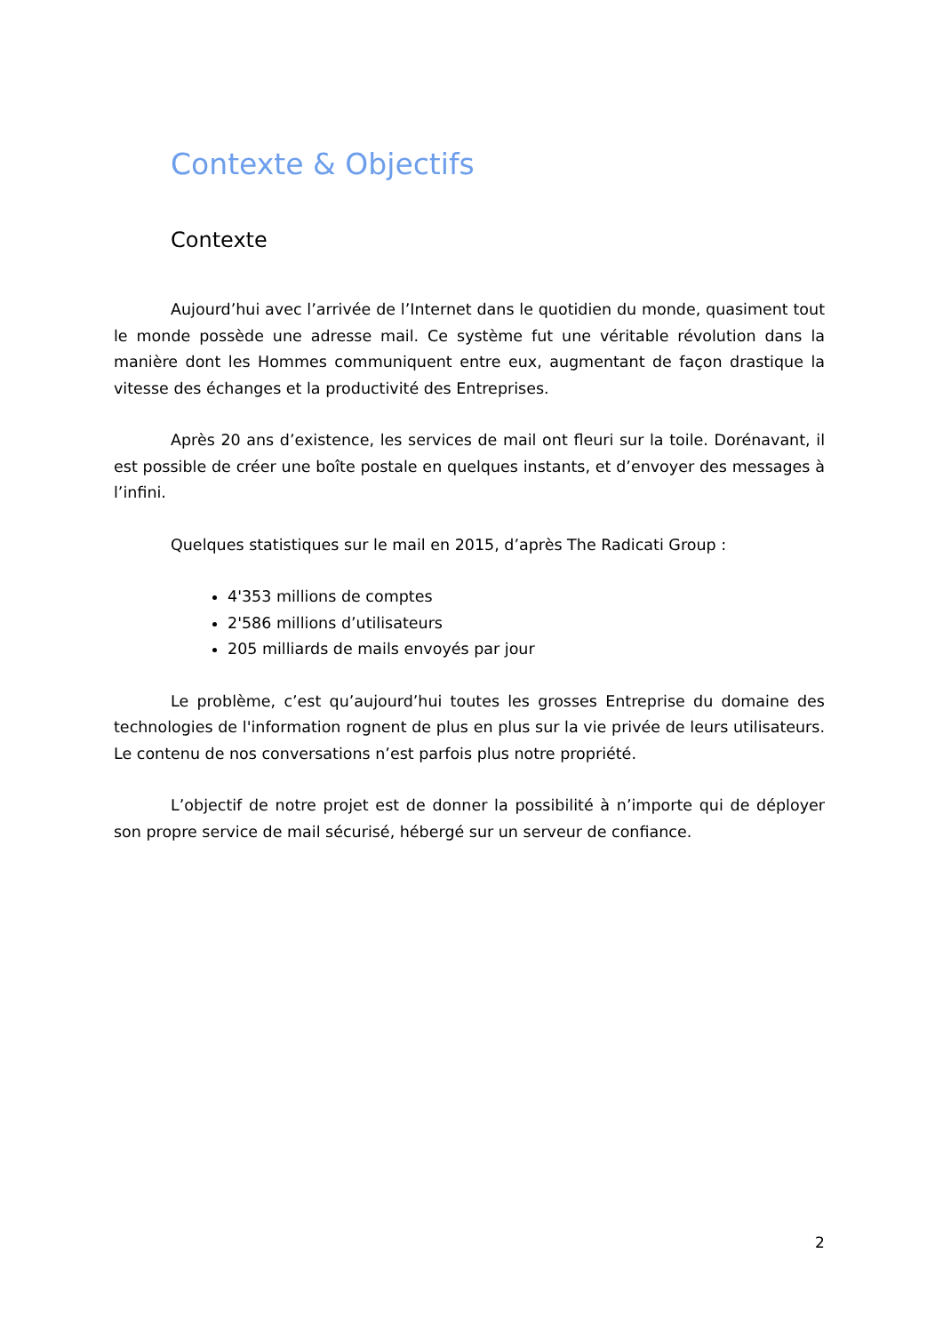Contexte & Objectifs
Contexte
Aujourd’hui avec l’arrivée de l’Internet dans le quotidien du monde, quasiment tout le monde possède une adresse mail. Ce système fut une véritable révolution dans la manière dont les Hommes communiquent entre eux, augmentant de façon drastique la vitesse des échanges et la productivité des Entreprises.
Après 20 ans d’existence, les services de mail ont fleuri sur la toile. Dorénavant, il est possible de créer une boîte postale en quelques instants, et d’envoyer des messages à l’infini.
Quelques statistiques sur le mail en 2015, d’après The Radicati Group :
4'353 millions de comptes
2'586 millions d’utilisateurs
205 milliards de mails envoyés par jour
Le problème, c’est qu’aujourd’hui toutes les grosses Entreprise du domaine des technologies de l'information rognent de plus en plus sur la vie privée de leurs utilisateurs. Le contenu de nos conversations n’est parfois plus notre propriété.
L’objectif de notre projet est de donner la possibilité à n’importe qui de déployer son propre service de mail sécurisé, hébergé sur un serveur de confiance.
2